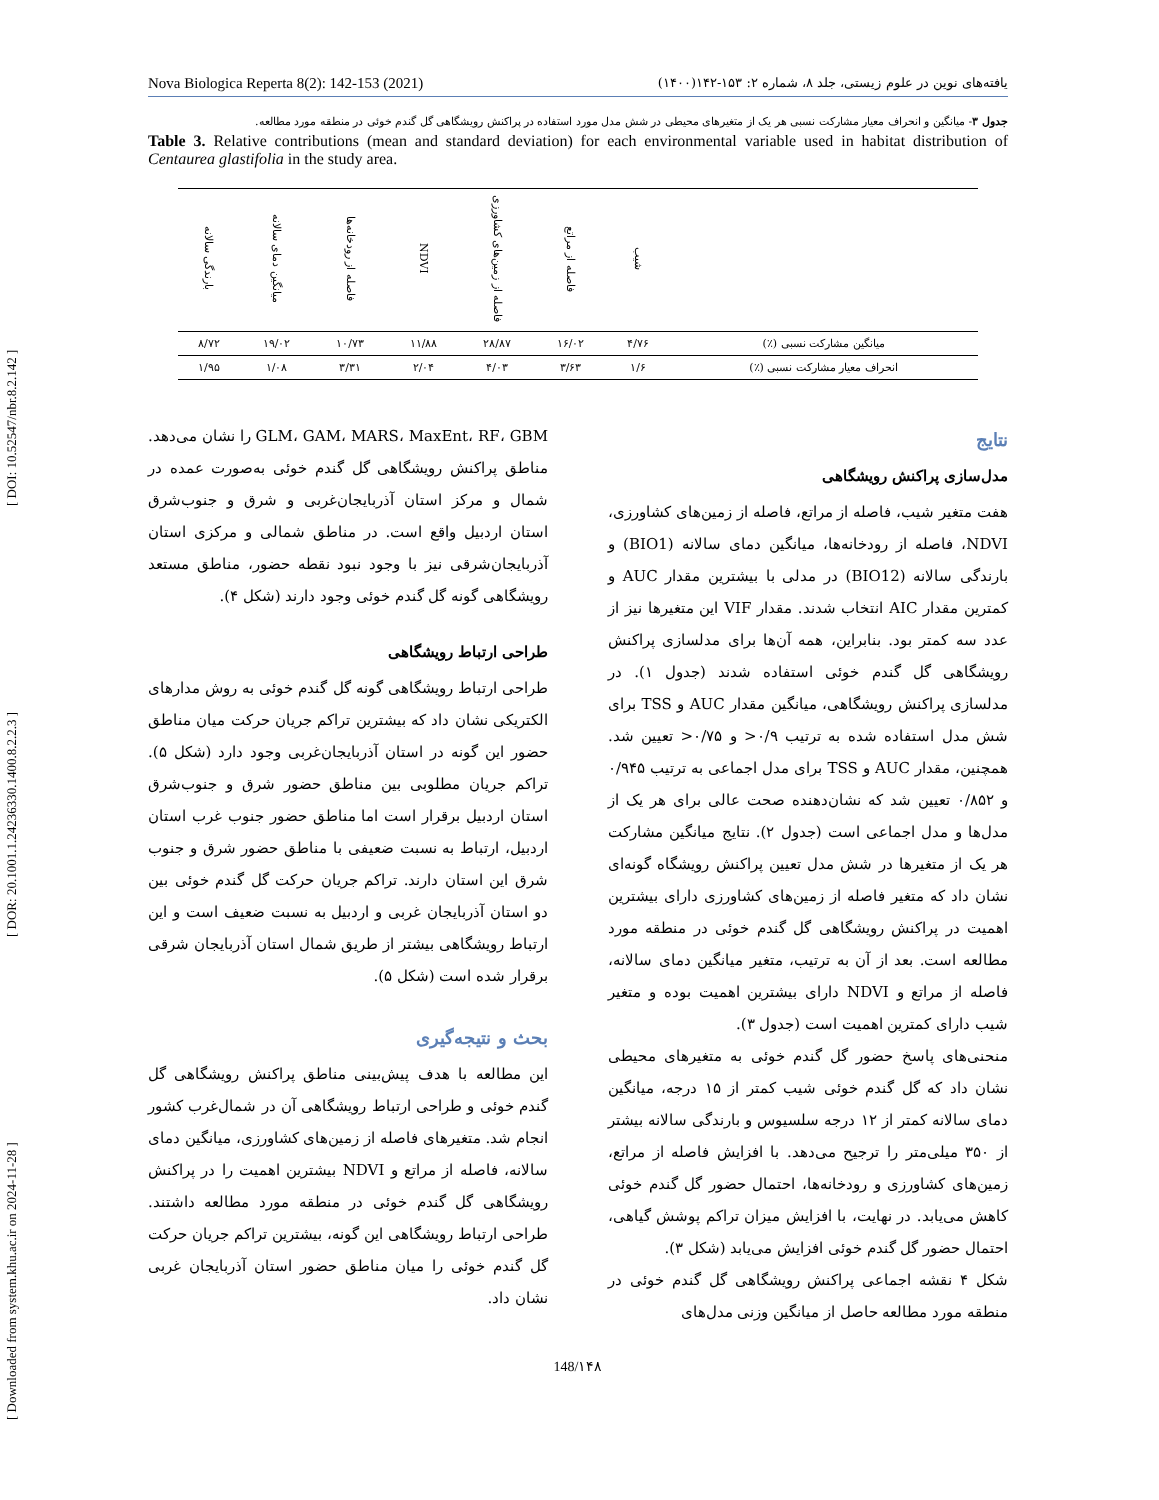[ Downloaded from system.khu.ac.ir on 2024-11-28 ] [ DOR: 20.1001.1.24236330.1400.8.2.2.3 ] [ DOI: 10.52547/nbr.8.2.142 ]
Nova Biologica Reperta 8(2): 142-153 (2021) یافته‌های نوین در علوم زیستی، جلد ۸، شماره ۲: ۱۵۳-۱۴۲(۱۴۰۰)
جدول ۳- میانگین و انحراف معیار مشارکت نسبی هر یک از متغیرهای محیطی در شش مدل مورد استفاده در پراکنش رویشگاهی گل گندم خوئی در منطقه مورد مطالعه.
Table 3. Relative contributions (mean and standard deviation) for each environmental variable used in habitat distribution of Centaurea glastifolia in the study area.
| | شیب | فاصله از مراتع | فاصله از زمین‌های کشاورزی | NDVI | فاصله از رودخانه‌ها | میانگین دمای سالانه | بارندگی سالانه |
| --- | --- | --- | --- | --- | --- | --- | --- |
| میانگین مشارکت نسبی (٪) | ۴/۷۶ | ۱۶/۰۲ | ۲۸/۸۷ | ۱۱/۸۸ | ۱۰/۷۳ | ۱۹/۰۲ | ۸/۷۲ |
| انحراف معیار مشارکت نسبی (٪) | ۱/۶ | ۳/۶۳ | ۴/۰۳ | ۲/۰۴ | ۳/۳۱ | ۱/۰۸ | ۱/۹۵ |
نتایج
مدل‌سازی پراکنش رویشگاهی
هفت متغیر شیب، فاصله از مراتع، فاصله از زمین‌های کشاورزی، NDVI، فاصله از رودخانه‌ها، میانگین دمای سالانه (BIO1) و بارندگی سالانه (BIO12) در مدلی با بیشترین مقدار AUC و کمترین مقدار AIC انتخاب شدند. مقدار VIF این متغیرها نیز از عدد سه کمتر بود. بنابراین، همه آن‌ها برای مدلسازی پراکنش رویشگاهی گل گندم خوئی استفاده شدند (جدول ۱). در مدلسازی پراکنش رویشگاهی، میانگین مقدار AUC و TSS برای شش مدل استفاده شده به ترتیب ۰/۹< و ۰/۷۵< تعیین شد. همچنین، مقدار AUC و TSS برای مدل اجماعی به ترتیب ۰/۹۴۵ و ۰/۸۵۲ تعیین شد که نشان‌دهنده صحت عالی برای هر یک از مدل‌ها و مدل اجماعی است (جدول ۲). نتایج میانگین مشارکت هر یک از متغیرها در شش مدل تعیین پراکنش رویشگاه گونه‌ای نشان داد که متغیر فاصله از زمین‌های کشاورزی دارای بیشترین اهمیت در پراکنش رویشگاهی گل گندم خوئی در منطقه مورد مطالعه است. بعد از آن به ترتیب، متغیر میانگین دمای سالانه، فاصله از مراتع و NDVI دارای بیشترین اهمیت بوده و متغیر شیب دارای کمترین اهمیت است (جدول ۳).
منحنی‌های پاسخ حضور گل گندم خوئی به متغیرهای محیطی نشان داد که گل گندم خوئی شیب کمتر از ۱۵ درجه، میانگین دمای سالانه کمتر از ۱۲ درجه سلسیوس و بارندگی سالانه بیشتر از ۳۵۰ میلی‌متر را ترجیح می‌دهد. با افزایش فاصله از مراتع، زمین‌های کشاورزی و رودخانه‌ها، احتمال حضور گل گندم خوئی کاهش می‌یابد. در نهایت، با افزایش میزان تراکم پوشش گیاهی، احتمال حضور گل گندم خوئی افزایش می‌یابد (شکل ۳).
شکل ۴ نقشه اجماعی پراکنش رویشگاهی گل گندم خوئی در منطقه مورد مطالعه حاصل از میانگین وزنی مدل‌های
GLM، GAM، MARS، MaxEnt، RF، GBM را نشان می‌دهد. مناطق پراکنش رویشگاهی گل گندم خوئی به‌صورت عمده در شمال و مرکز استان آذربایجان‌غربی و شرق و جنوب‌شرق استان اردبیل واقع است. در مناطق شمالی و مرکزی استان آذربایجان‌شرقی نیز با وجود نبود نقطه حضور، مناطق مستعد رویشگاهی گونه گل گندم خوئی وجود دارند (شکل ۴).
طراحی ارتباط رویشگاهی
طراحی ارتباط رویشگاهی گونه گل گندم خوئی به روش مدارهای الکتریکی نشان داد که بیشترین تراکم جریان حرکت میان مناطق حضور این گونه در استان آذربایجان‌غربی وجود دارد (شکل ۵). تراکم جریان مطلوبی بین مناطق حضور شرق و جنوب‌شرق استان اردبیل برقرار است اما مناطق حضور جنوب غرب استان اردبیل، ارتباط به نسبت ضعیفی با مناطق حضور شرق و جنوب شرق این استان دارند. تراکم جریان حرکت گل گندم خوئی بین دو استان آذربایجان غربی و اردبیل به نسبت ضعیف است و این ارتباط رویشگاهی بیشتر از طریق شمال استان آذربایجان شرقی برقرار شده است (شکل ۵).
بحث و نتیجه‌گیری
این مطالعه با هدف پیش‌بینی مناطق پراکنش رویشگاهی گل گندم خوئی و طراحی ارتباط رویشگاهی آن در شمال‌غرب کشور انجام شد. متغیرهای فاصله از زمین‌های کشاورزی، میانگین دمای سالانه، فاصله از مراتع و NDVI بیشترین اهمیت را در پراکنش رویشگاهی گل گندم خوئی در منطقه مورد مطالعه داشتند. طراحی ارتباط رویشگاهی این گونه، بیشترین تراکم جریان حرکت گل گندم خوئی را میان مناطق حضور استان آذربایجان غربی نشان داد.
148/۱۴۸